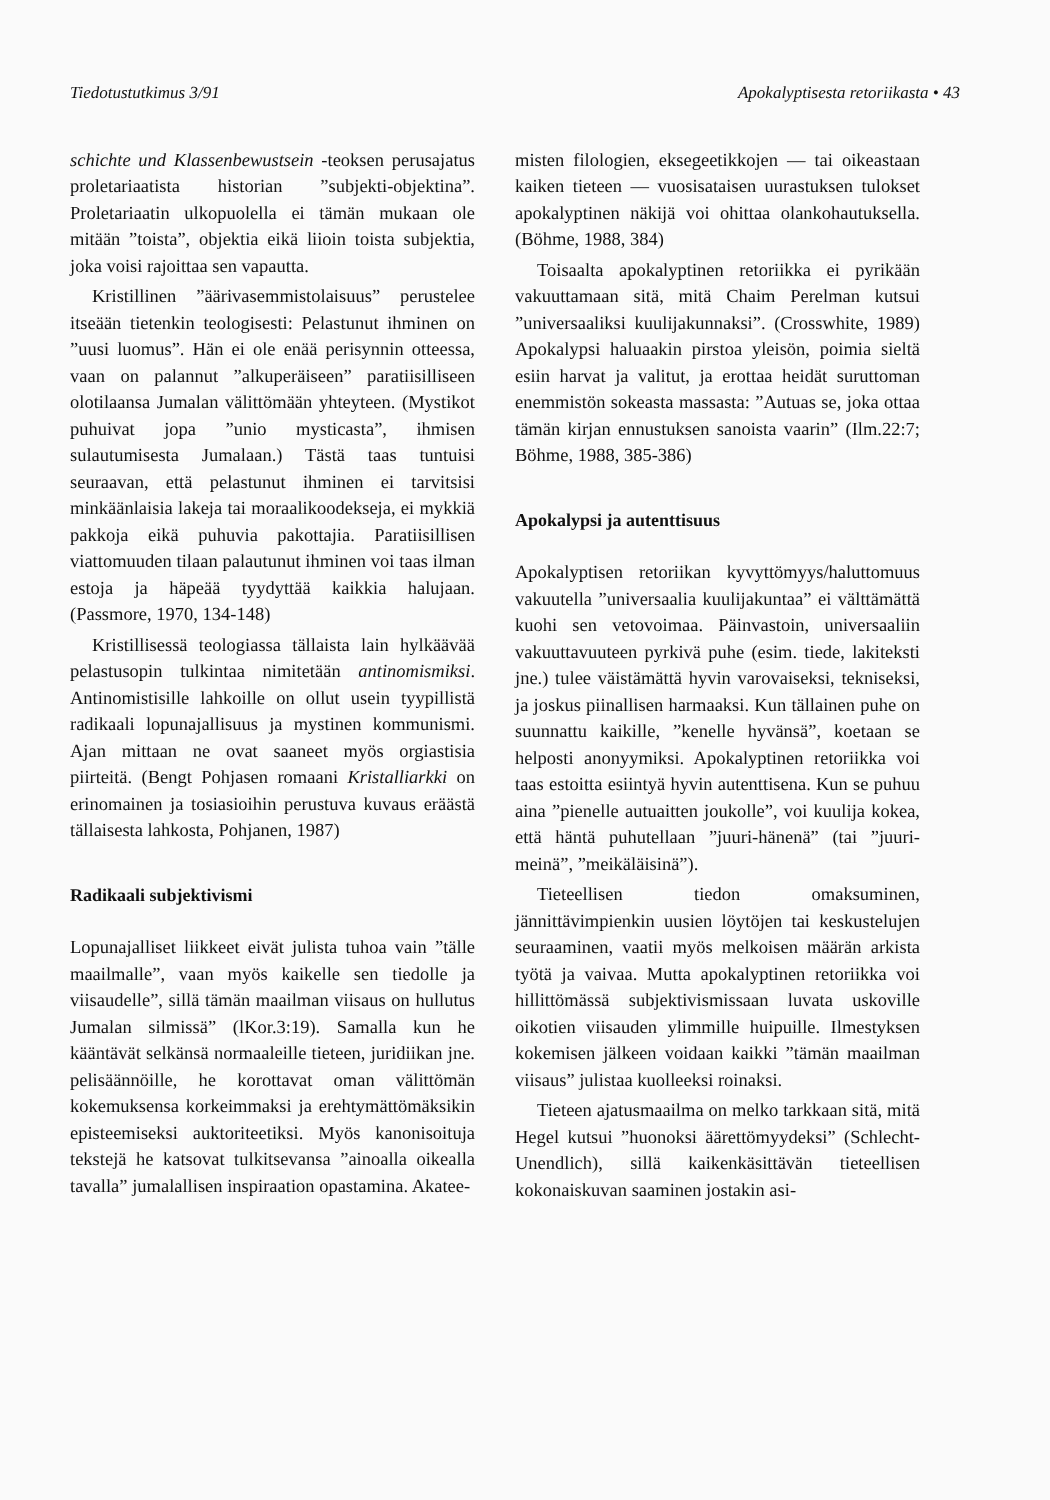Tiedotustutkimus 3/91 Apokalyptisesta retoriikasta • 43
schichte und Klassenbewustsein -teoksen perusajatus proletariaatista historian ”subjekti-objektina”. Proletariaatin ulkopuolella ei tämän mukaan ole mitään ”toista”, objektia eikä liioin toista subjektia, joka voisi rajoittaa sen vapautta.
Kristillinen ”äärivasemmistolaisuus” perustelee itseään tietenkin teologisesti: Pelastunut ihminen on ”uusi luomus”. Hän ei ole enää perisynnin otteessa, vaan on palannut ”alkuperäiseen” paratiisilliseen olotilaansa Jumalan välittömään yhteyteen. (Mystikot puhuivat jopa ”unio mysticasta”, ihmisen sulautumisesta Jumalaan.) Tästä taas tuntuisi seuraavan, että pelastunut ihminen ei tarvitsisi minkäänlaisia lakeja tai moraalikoodekseja, ei mykkiä pakkoja eikä puhuvia pakottajia. Paratiisillisen viattomuuden tilaan palautunut ihminen voi taas ilman estoja ja häpeää tyydyttää kaikkia halujaan. (Passmore, 1970, 134-148)
Kristillisessä teologiassa tällaista lain hylkäävää pelastusopin tulkintaa nimitetään antinomismiksi. Antinomistisille lahkoille on ollut usein tyypillistä radikaali lopunajallisuus ja mystinen kommunismi. Ajan mittaan ne ovat saaneet myös orgiastisia piirteitä. (Bengt Pohjasen romaani Kristalliarkki on erinomainen ja tosiasioihin perustuva kuvaus eräästä tällaisesta lahkosta, Pohjanen, 1987)
Radikaali subjektivismi
Lopunajalliset liikkeet eivät julista tuhoa vain ”tälle maailmalle”, vaan myös kaikelle sen tiedolle ja viisaudelle”, sillä tämän maailman viisaus on hullutus Jumalan silmissä” (lKor.3:19). Samalla kun he kääntävät selkänsä normaaleille tieteen, juridiikan jne. pelisäännöille, he korottavat oman välittömän kokemuksensa korkeimmaksi ja erehtymättömäksikin episteemiseksi auktoriteetiksi. Myös kanonisoituja tekstejä he katsovat tulkitsevansa ”ainoalla oikealla tavalla” jumalallisen inspiraation opastamina. Akatee-
misten filologien, eksegeetikkojen — tai oikeastaan kaiken tieteen — vuosisataisen uurastuksen tulokset apokalyptinen näkijä voi ohittaa olankohautuksella. (Böhme, 1988, 384)
Toisaalta apokalyptinen retoriikka ei pyrikään vakuuttamaan sitä, mitä Chaim Perelman kutsui ”universaaliksi kuulijakunnaksi”. (Crosswhite, 1989) Apokalypsi haluaakin pirstoa yleisön, poimia sieltä esiin harvat ja valitut, ja erottaa heidät suruttoman enemmistön sokeasta massasta: ”Autuas se, joka ottaa tämän kirjan ennustuksen sanoista vaarin” (Ilm.22:7; Böhme, 1988, 385-386)
Apokalypsi ja autenttisuus
Apokalyptisen retoriikan kyvyttömyys/haluttomuus vakuutella ”universaalia kuulijakuntaa” ei välttämättä kuohi sen vetovoimaa. Päinvastoin, universaaliin vakuuttavuuteen pyrkivä puhe (esim. tiede, lakiteksti jne.) tulee väistämättä hyvin varovaiseksi, tekniseksi, ja joskus piinallisen harmaaksi. Kun tällainen puhe on suunnattu kaikille, ”kenelle hyvänsä”, koetaan se helposti anonyymiksi. Apokalyptinen retoriikka voi taas estoitta esiintyä hyvin autenttisena. Kun se puhuu aina ”pienelle autuaitten joukolle”, voi kuulija kokea, että häntä puhutellaan ”juuri-hänenä” (tai ”juuri-meinä”, ”meikäläisinä”).
Tieteellisen tiedon omaksuminen, jännittävimpienkin uusien löytöjen tai keskustelujen seuraaminen, vaatii myös melkoisen määrän arkista työtä ja vaivaa. Mutta apokalyptinen retoriikka voi hillittömässä subjektivismissaan luvata uskoville oikotien viisauden ylimmille huipuille. Ilmestyksen kokemisen jälkeen voidaan kaikki ”tämän maailman viisaus” julistaa kuolleeksi roinaksi.
Tieteen ajatusmaailma on melko tarkkaan sitä, mitä Hegel kutsui ”huonoksi äärettömyydeksi” (Schlecht-Unendlich), sillä kaikenkäsittävän tieteellisen kokonaiskuvan saaminen jostakin asi-